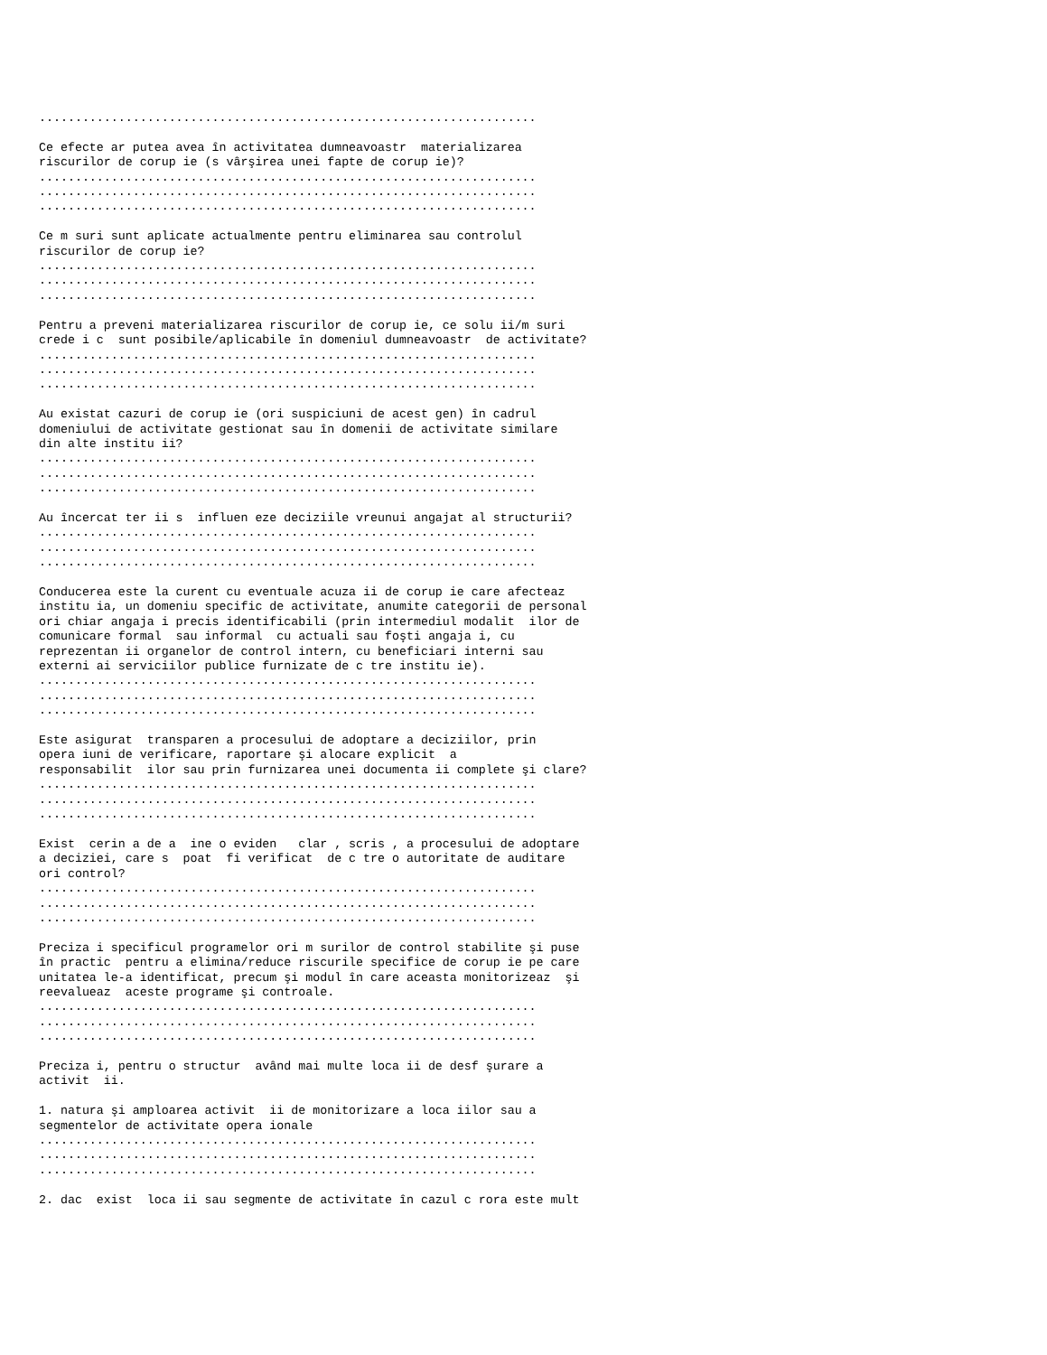.....................................................................

Ce efecte ar putea avea în activitatea dumneavoastr  materializarea
riscurilor de corup ie (s vârşirea unei fapte de corup ie)?
.....................................................................
.....................................................................
.....................................................................

Ce m suri sunt aplicate actualmente pentru eliminarea sau controlul
riscurilor de corup ie?
.....................................................................
.....................................................................
.....................................................................

Pentru a preveni materializarea riscurilor de corup ie, ce solu ii/m suri
crede i c  sunt posibile/aplicabile în domeniul dumneavoastr  de activitate?
.....................................................................
.....................................................................
.....................................................................

Au existat cazuri de corup ie (ori suspiciuni de acest gen) în cadrul
domeniului de activitate gestionat sau în domenii de activitate similare
din alte institu ii?
.....................................................................
.....................................................................
.....................................................................

Au încercat ter ii s  influen eze deciziile vreunui angajat al structurii?
.....................................................................
.....................................................................
.....................................................................

Conducerea este la curent cu eventuale acuza ii de corup ie care afecteaz
institu ia, un domeniu specific de activitate, anumite categorii de personal
ori chiar angaja i precis identificabili (prin intermediul modalit  ilor de
comunicare formal  sau informal  cu actuali sau foşti angaja i, cu
reprezentan ii organelor de control intern, cu beneficiari interni sau
externi ai serviciilor publice furnizate de c tre institu ie).
.....................................................................
.....................................................................
.....................................................................

Este asigurat  transparen a procesului de adoptare a deciziilor, prin
opera iuni de verificare, raportare şi alocare explicit  a
responsabilit  ilor sau prin furnizarea unei documenta ii complete şi clare?
.....................................................................
.....................................................................
.....................................................................

Exist  cerin a de a  ine o eviden   clar , scris , a procesului de adoptare
a deciziei, care s  poat  fi verificat  de c tre o autoritate de auditare
ori control?
.....................................................................
.....................................................................
.....................................................................

Preciza i specificul programelor ori m surilor de control stabilite şi puse
în practic  pentru a elimina/reduce riscurile specifice de corup ie pe care
unitatea le-a identificat, precum şi modul în care aceasta monitorizeaz  şi
reevalueaz  aceste programe şi controale.
.....................................................................
.....................................................................
.....................................................................

Preciza i, pentru o structur  având mai multe loca ii de desf şurare a
activit  ii.

1. natura şi amploarea activit  ii de monitorizare a loca iilor sau a
segmentelor de activitate opera ionale
.....................................................................
.....................................................................
.....................................................................

2. dac  exist  loca ii sau segmente de activitate în cazul c rora este mult